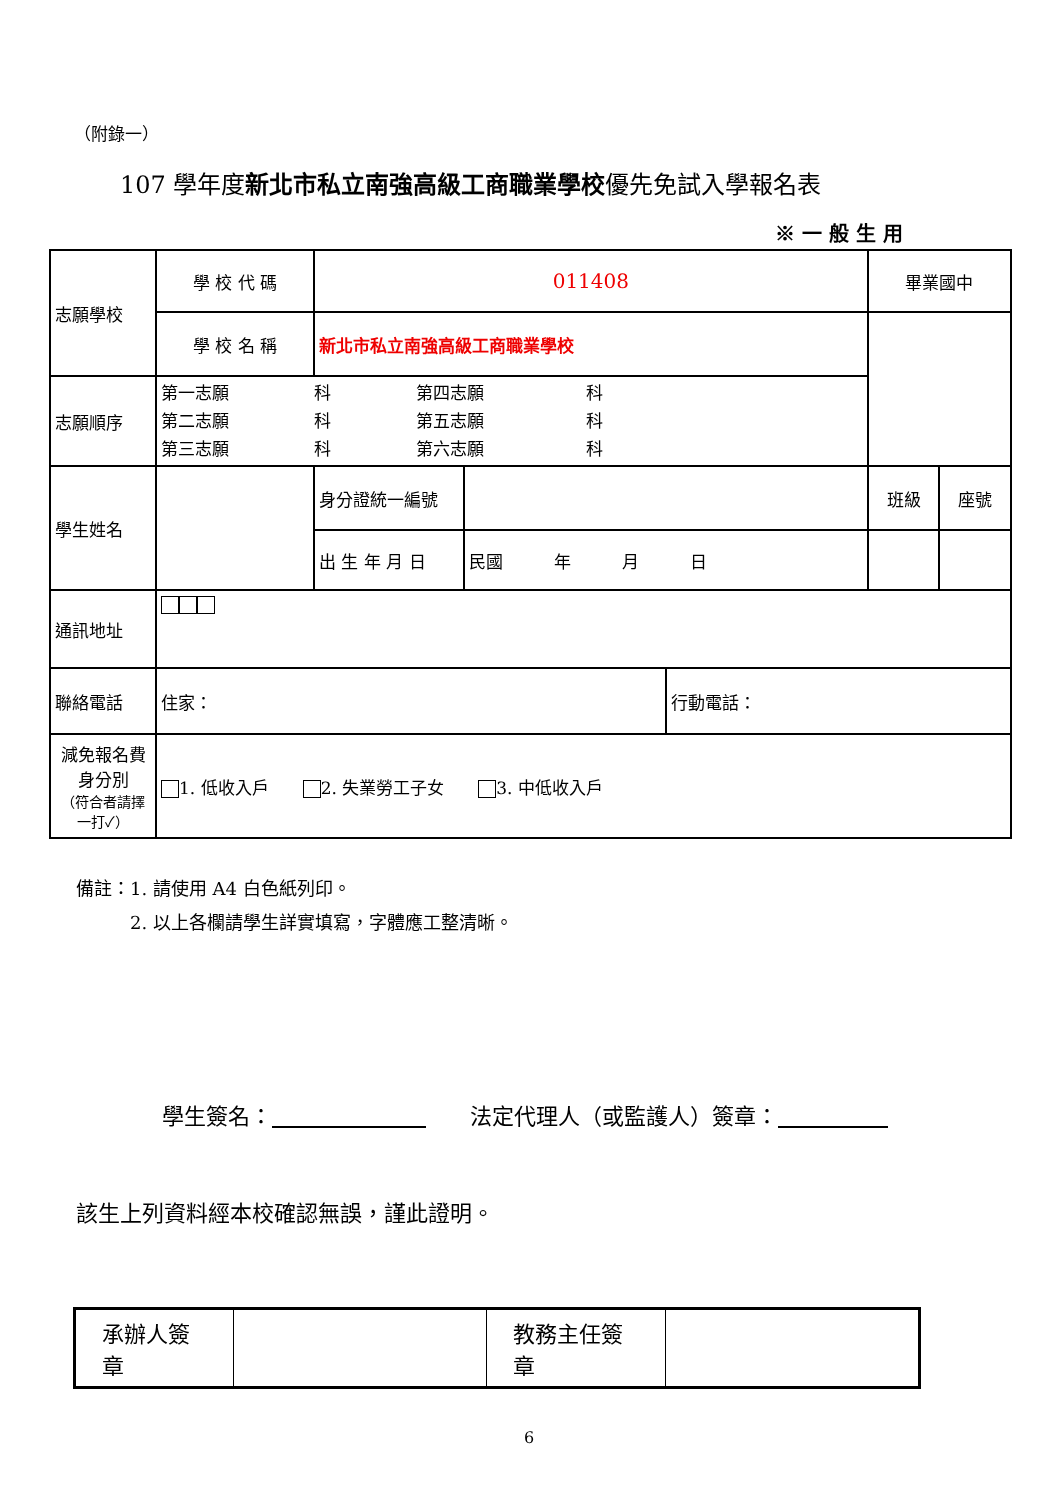（附錄一）
107 學年度新北市私立南強高級工商職業學校優先免試入學報名表
※ 一 般 生 用
| 志願學校 | 學 校 代 碼 | 011408 | | | 畢業國中 | |
| | 學 校 名 稱 | 新北市私立南強高級工商職業學校 | | | | |
| 志願順序 | 第一志願 科 第四志願 科 第二志願 科 第五志願 科 第三志願 科 第六志願 科 | | | | | |
| 學生姓名 | | 身分證統一編號 | | | 班級 | 座號 |
| | | 出 生 年 月 日 | 民國 年 月 日 | | | |
| 通訊地址 | | | | | | |
| 聯絡電話 | 住家： | | | 行動電話： | | |
| 減免報名費身分別 （符合者請擇一打✓） | 1. 低收入戶 2. 失業勞工子女 3. 中低收入戶 | | | | | |
備註：1. 請使用 A4 白色紙列印。
　　　2. 以上各欄請學生詳實填寫，字體應工整清晰。
學生簽名：　　　　　　　　　法定代理人（或監護人）簽章：　　　　　
該生上列資料經本校確認無誤，謹此證明。
| 承辦人簽章 | | 教務主任簽章 | |
6